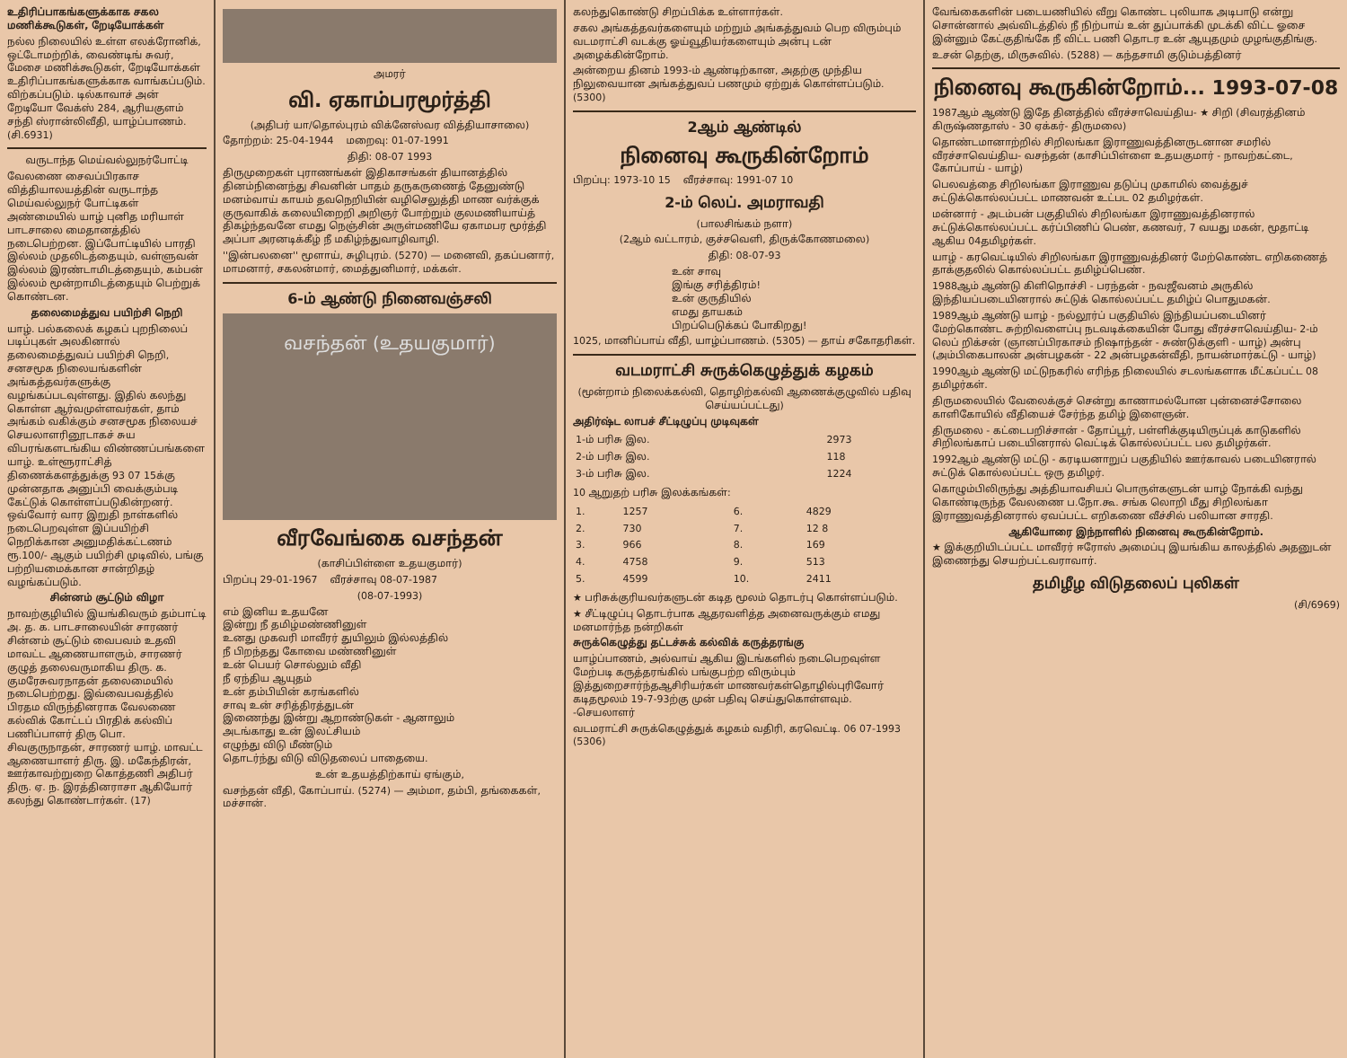உதிரிப்பாகங்களுக்காக சகல மணிக்கூடுகள், றேடியோக்கள்
நல்ல நிலையில் உள்ள எலக்ரோனிக், ஒட்டோமற்றிக், வைண்டிங் சுவர், மேசை மணிக்கூடுகள், றேடியோக்கள் உதிரிப்பாகங்களுக்காக வாங்கப்படும். விற்கப்படும். டில்காவாச் அன் றேடியோ வேக்ஸ் 284, ஆரியகுளம் சந்தி ஸ்ரான்லிவீதி, யாழ்ப்பாணம். (சி.6931)
வருடாந்த மெய்வல்லுநர்போட்டி
வேலணை சைவப்பிரகாச வித்தியாலயத்தின் வருடாந்த மெய்வல்லுநர் போட்டிகள் அண்மையில் யாழ் புனித மரியாள் பாடசாலை மைதானத்தில் நடைபெற்றன. இப்போட்டியில் பாரதி இல்லம் முதலிடத்தையும், வள்ளுவன் இல்லம் இரண்டாமிடத்தையும், கம்பன் இல்லம் மூன்றாமிடத்தையும் பெற்றுக் கொண்டன.
தலைமைத்துவ பயிற்சி நெறி
யாழ். பல்கலைக் கழகப் புறநிலைப் படிப்புகள் அலகினால் தலைமைத்துவப் பயிற்சி நெறி, சனசமூக நிலையங்களின் அங்கத்தவர்களுக்கு வழங்கப்படவுள்ளது. இதில் கலந்து கொள்ள ஆர்வமுள்ளவர்கள், தாம் அங்கம் வகிக்கும் சனசமூக நிலையச் செயலாளரினூடாகச் சுய விபரங்களடங்கிய விண்ணப்பங்களை யாழ். உள்ளூராட்சித் திணைக்களத்துக்கு 93 07 15க்கு முன்னதாக அனுப்பி வைக்கும்படி கேட்டுக் கொள்ளப்படுகின்றனர். ஒவ்வோர் வார இறுதி நாள்களில் நடைபெறவுள்ள இப்பயிற்சி நெறிக்கான அனுமதிக்கட்டணம் ரூ.100/- ஆகும் பயிற்சி முடிவில், பங்கு பற்றியமைக்கான சான்றிதழ் வழங்கப்படும்.
சின்னம் சூட்டும் விழா
நாவற்குழியில் இயங்கிவரும் தம்பாட்டி அ. த. க. பாடசாலையின் சாரணர் சின்னம் சூட்டும் வைபவம் உதவி மாவட்ட ஆணையாளரும், சாரணர் குழுத் தலைவருமாகிய திரு. க. குமரேசுவரநாதன் தலைமையில் நடைபெற்றது. இவ்வைபவத்தில் பிரதம விருந்தினராக வேலணை கல்விக் கோட்டப் பிரதிக் கல்விப் பணிப்பாளர் திரு பொ. சிவகுருநாதன், சாரணர் யாழ். மாவட்ட ஆணையாளர் திரு. இ. மகேந்திரன், ஊர்காவற்றுறை கொத்தணி அதிபர் திரு. ஏ. ந. இரத்தினராசா ஆகியோர் கலந்து கொண்டார்கள். (17)
அமரர்
வி. ஏகாம்பரமூர்த்தி
(அதிபர் யா/தொல்புரம் விக்னேஸ்வர வித்தியாசாலை)
தோற்றம்: 25-04-1944 மறைவு: 01-07-1991
திதி: 08-07 1993
திருமுறைகள் புராணங்கள் இதிகாசங்கள் தியானத்தில் தினம்நினைந்து சிவனின் பாதம் தருகருணைத் தேனுண்டு மனம்வாய் காயம் தவநெறியின் வழிசெலுத்தி மாண வர்க்குக் குருவாகிக் கலையிறைறி அறிஞர் போற்றும் குலமணியாய்த் திகழ்ந்தவனே எமது நெஞ்சின் அருள்மணியே ஏகாமபர மூர்த்தி அப்பா அரனடிக்கீழ் நீ மகிழ்ந்துவாழிவாழி.
''இன்பலனை'' மூளாய், சுழிபுரம். (5270) — மனைவி, தகப்பனார், மாமனார், சகலன்மார், மைத்துனிமார், மக்கள்.
6-ம் ஆண்டு நினைவஞ்சலி
வசந்தன் (உதயகுமார்)
வீரவேங்கை வசந்தன்
(காசிப்பிள்ளை உதயகுமார்)
பிறப்பு 29-01-1967 வீரச்சாவு 08-07-1987
(08-07-1993)
எம் இனிய உதயனே
இன்று நீ தமிழ்மண்ணினுள்
உனது முகவரி மாவீரர் துயிலும் இல்லத்தில்
நீ பிறந்தது கோவை மண்ணினுள்
உன் பெயர் சொல்லும் வீதி
நீ ஏந்திய ஆயுதம்
உன் தம்பியின் கரங்களில்
சாவு உன் சரித்திரத்துடன்
இணைந்து இன்று ஆறாண்டுகள் - ஆனாலும்
அடங்காது உன் இலட்சியம்
எழுந்து விடு மீண்டும்
தொடர்ந்து விடு விடுதலைப் பாதையை.
உன் உதயத்திற்காய் ஏங்கும்,
வசந்தன் வீதி, கோப்பாய். (5274) — அம்மா, தம்பி, தங்கைகள், மச்சான்.
கலந்துகொண்டு சிறப்பிக்க உள்ளார்கள்.
சகல அங்கத்தவர்களையும் மற்றும் அங்கத்துவம் பெற விரும்பும் வடமராட்சி வடக்கு ஓய்வூதியர்களையும் அன்பு டன் அழைக்கின்றோம்.
அன்றைய தினம் 1993-ம் ஆண்டிற்கான, அதற்கு முந்திய நிலுவையான அங்கத்துவப் பணமும் ஏற்றுக் கொள்ளப்படும். (5300)
2ஆம் ஆண்டில்
நினைவு கூருகின்றோம்
பிறப்பு: 1973-10 15 வீரச்சாவு: 1991-07 10
2-ம் லெப். அமராவதி
(பாலசிங்கம் நளா)
(2ஆம் வட்டாரம், குச்சவெளி, திருக்கோணமலை)
திதி: 08-07-93
உன் சாவு
இங்கு சரித்திரம்!
உன் குருதியில்
எமது தாயகம்
பிறப்பெடுக்கப் போகிறது!
1025, மானிப்பாய் வீதி, யாழ்ப்பாணம். (5305) — தாய் சகோதரிகள்.
வடமராட்சி சுருக்கெழுத்துக் கழகம்
(மூன்றாம் நிலைக்கல்வி, தொழிற்கல்வி ஆணைக்குழுவில் பதிவு செய்யப்பட்டது)
அதிர்ஷ்ட லாபச் சீட்டிழுப்பு முடிவுகள்
| 1-ம் பரிசு இல. | 2973 |
| 2-ம் பரிசு இல. | 118 |
| 3-ம் பரிசு இல. | 1224 |
10 ஆறுதற் பரிசு இலக்கங்கள்:
| 1. | 1257 | 6. | 4829 |
| 2. | 730 | 7. | 12 8 |
| 3. | 966 | 8. | 169 |
| 4. | 4758 | 9. | 513 |
| 5. | 4599 | 10. | 2411 |
★ பரிசுக்குரியவர்களுடன் கடித மூலம் தொடர்பு கொள்ளப்படும்.
★ சீட்டிழுப்பு தொடர்பாக ஆதரவளித்த அனைவருக்கும் எமது மனமார்ந்த நன்றிகள்
சுருக்கெழுத்து தட்டச்சுக் கல்விக் கருத்தரங்கு
யாழ்ப்பாணம், அல்வாய் ஆகிய இடங்களில் நடைபெறவுள்ள மேற்படி கருத்தரங்கில் பங்குபற்ற விரும்பும் இத்துறைசார்ந்தஆசிரியர்கள் மாணவர்கள்தொழில்புரிவோர் கடிதமூலம் 19-7-93ற்கு முன் பதிவு செய்துகொள்ளவும். -செயலாளர்
வடமராட்சி சுருக்கெழுத்துக் கழகம் வதிரி, கரவெட்டி. 06 07-1993 (5306)
வேங்கைகளின் படையணியில் வீறு கொண்ட புலியாக அடிபாடு என்று சொன்னால் அவ்விடத்தில் நீ நிற்பாய் உன் துப்பாக்கி முடக்கி விட்ட ஓசை இன்னும் கேட்குதிங்கே நீ விட்ட பணி தொடர உன் ஆயுதமும் முழங்குதிங்கு.
உசன் தெற்கு, மிருசுவில். (5288) — கந்தசாமி குடும்பத்தினர்
நினைவு கூருகின்றோம்... 1993-07-08
1987ஆம் ஆண்டு இதே தினத்தில் வீரச்சாவெய்திய- ★ சிறி (சிவரத்தினம் கிருஷ்ணதாஸ் - 30 ஏக்கர்- திருமலை)
தொண்டமானாற்றில் சிறிலங்கா இராணுவத்தினருடனான சமரில் வீரச்சாவெய்திய- வசந்தன் (காசிப்பிள்ளை உதயகுமார் - நாவற்கட்டை, கோப்பாய் - யாழ்)
பெலவத்தை சிறிலங்கா இராணுவ தடுப்பு முகாமில் வைத்துச் சுட்டுக்கொல்லப்பட்ட மாணவன் உட்பட 02 தமிழர்கள்.
மன்னார் - அடம்பன் பகுதியில் சிறிலங்கா இராணுவத்தினரால் சுட்டுக்கொல்லப்பட்ட கர்ப்பிணிப் பெண், கணவர், 7 வயது மகன், மூதாட்டி ஆகிய 04தமிழர்கள்.
யாழ் - கரவெட்டியில் சிறிலங்கா இராணுவத்தினர் மேற்கொண்ட எறிகணைத் தாக்குதலில் கொல்லப்பட்ட தமிழ்ப்பெண்.
1988ஆம் ஆண்டு கிளிநொச்சி - பரந்தன் - நவஜீவனம் அருகில் இந்தியப்படையினரால் சுட்டுக் கொல்லப்பட்ட தமிழ்ப் பொதுமகன்.
1989ஆம் ஆண்டு யாழ் - நல்லூர்ப் பகுதியில் இந்தியப்படையினர் மேற்கொண்ட சுற்றிவளைப்பு நடவடிக்கையின் போது வீரச்சாவெய்திய- 2-ம் லெப் றிக்சன் (ஞானப்பிரகாசம் நிஷாந்தன் - சுண்டுக்குளி - யாழ்) அன்பு (அம்பிகைபாலன் அன்பழகன் - 22 அன்பழகன்வீதி, நாயன்மார்கட்டு - யாழ்)
1990ஆம் ஆண்டு மட்டுநகரில் எரிந்த நிலையில் சடலங்களாக மீட்கப்பட்ட 08 தமிழர்கள்.
திருமலையில் வேலைக்குச் சென்று காணாமல்போன புன்னைச்சோலை காளிகோயில் வீதியைச் சேர்ந்த தமிழ் இளைஞன்.
திருமலை - கட்டைபறிச்சான் - தோப்பூர், பள்ளிக்குடியிருப்புக் காடுகளில் சிறிலங்காப் படையினரால் வெட்டிக் கொல்லப்பட்ட பல தமிழர்கள்.
1992ஆம் ஆண்டு மட்டு - கரடியனாறுப் பகுதியில் ஊர்காவல் படையினரால் சுட்டுக் கொல்லப்பட்ட ஒரு தமிழர்.
கொழும்பிலிருந்து அத்தியாவசியப் பொருள்களுடன் யாழ் நோக்கி வந்து கொண்டிருந்த வேலணை ப.நோ.கூ. சங்க லொறி மீது சிறிலங்கா இராணுவத்தினரால் ஏவப்பட்ட எறிகணை வீச்சில் பலியான சாரதி.
ஆகியோரை இந்நாளில் நினைவு கூருகின்றோம்.
★ இக்குறியிடப்பட்ட மாவீரர் ஈரோஸ் அமைப்பு இயங்கிய காலத்தில் அதனுடன் இணைந்து செயற்பட்டவராவார்.
தமிழீழ விடுதலைப் புலிகள்
(சி/6969)